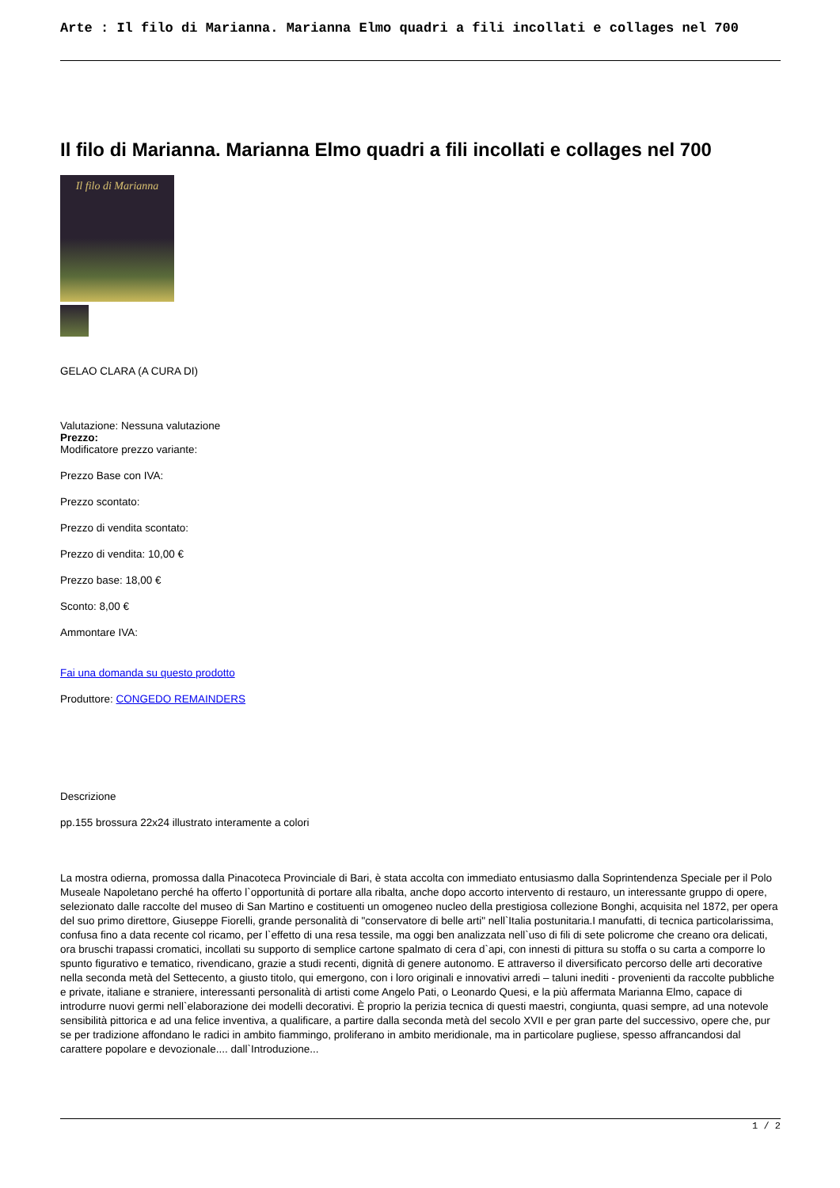Arte : Il filo di Marianna. Marianna Elmo quadri a fili incollati e collages nel 700
Il filo di Marianna. Marianna Elmo quadri a fili incollati e collages nel 700
Il filo di Marianna
GELAO CLARA (A CURA DI)
Valutazione: Nessuna valutazione
Prezzo:
Modificatore prezzo variante:
Prezzo Base con IVA:
Prezzo scontato:
Prezzo di vendita scontato:
Prezzo di vendita: 10,00 €
Prezzo base: 18,00 €
Sconto: 8,00 €
Ammontare IVA:
Fai una domanda su questo prodotto
Produttore: CONGEDO REMAINDERS
Descrizione
pp.155 brossura 22x24 illustrato interamente a colori
La mostra odierna, promossa dalla Pinacoteca Provinciale di Bari, è stata accolta con immediato entusiasmo dalla Soprintendenza Speciale per il Polo Museale Napoletano perché ha offerto l`opportunità di portare alla ribalta, anche dopo accorto intervento di restauro, un interessante gruppo di opere, selezionato dalle raccolte del museo di San Martino e costituenti un omogeneo nucleo della prestigiosa collezione Bonghi, acquisita nel 1872, per opera del suo primo direttore, Giuseppe Fiorelli, grande personalità di "conservatore di belle arti" nell`Italia postunitaria.I manufatti, di tecnica particolarissima, confusa fino a data recente col ricamo, per l`effetto di una resa tessile, ma oggi ben analizzata nell`uso di fili di sete policrome che creano ora delicati, ora bruschi trapassi cromatici, incollati su supporto di semplice cartone spalmato di cera d`api, con innesti di pittura su stoffa o su carta a comporre lo spunto figurativo e tematico, rivendicano, grazie a studi recenti, dignità di genere autonomo. E attraverso il diversificato percorso delle arti decorative nella seconda metà del Settecento, a giusto titolo, qui emergono, con i loro originali e innovativi arredi – taluni inediti - provenienti da raccolte pubbliche e private, italiane e straniere, interessanti personalità di artisti come Angelo Pati, o Leonardo Quesi, e la più affermata Marianna Elmo, capace di introdurre nuovi germi nell`elaborazione dei modelli decorativi. È proprio la perizia tecnica di questi maestri, congiunta, quasi sempre, ad una notevole sensibilità pittorica e ad una felice inventiva, a qualificare, a partire dalla seconda metà del secolo XVII e per gran parte del successivo, opere che, pur se per tradizione affondano le radici in ambito fiammingo, proliferano in ambito meridionale, ma in particolare pugliese, spesso affrancandosi dal carattere popolare e devozionale.... dall`Introduzione...
1 / 2